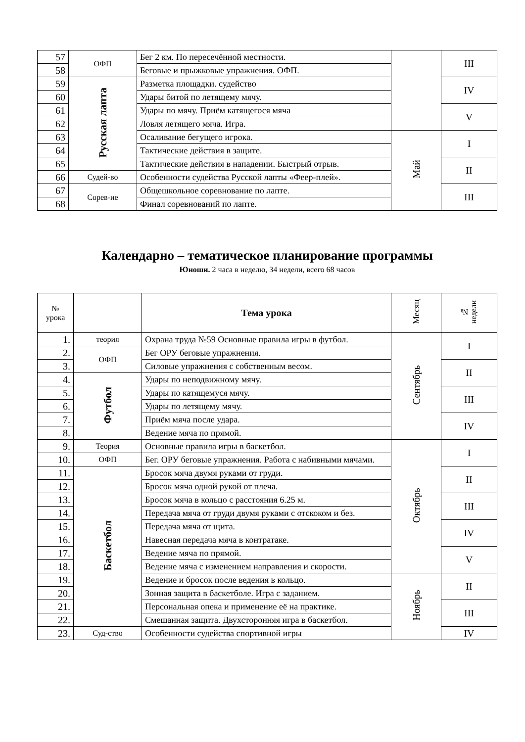| 57 | ОФП | Бег 2 км. По пересечённой местности. | | III |
| 58 | | Беговые и прыжковые упражнения. ОФП. | | |
| 59 | Русская лапта | Разметка площадки. судейство | | IV |
| 60 | | Удары битой по летящему мячу. | | |
| 61 | | Удары по мячу. Приём катящегося мяча | | V |
| 62 | | Ловля летящего мяча. Игра. | | |
| 63 | | Осаливание бегущего игрока. | Май | I |
| 64 | | Тактические действия в защите. | | |
| 65 | | Тактические действия в нападении. Быстрый отрыв. | | II |
| 66 | Судей-во | Особенности судейства Русской лапты «Феер-плей». | | |
| 67 | Сорев-ие | Общешкольное соревнование по лапте. | | III |
| 68 | | Финал соревнований по лапте. | | |
Календарно – тематическое планирование программы
Юноши. 2 часа в неделю, 34 недели, всего 68 часов
| № урока | | Тема урока | Месяц | № недели |
| --- | --- | --- | --- | --- |
| 1. | теория | Охрана труда №59 Основные правила игры в футбол. | Сентябрь | I |
| 2. | ОФП | Бег ОРУ беговые упражнения. | | |
| 3. | | Силовые упражнения с собственным весом. | | II |
| 4. | Футбол | Удары по неподвижному мячу. | | |
| 5. | | Удары по катящемуся мячу. | | III |
| 6. | | Удары по летящему мячу. | | |
| 7. | | Приём мяча после удара. | | IV |
| 8. | | Ведение мяча по прямой. | | |
| 9. | Теория | Основные правила игры в баскетбол. | Октябрь | I |
| 10. | ОФП | Бег. ОРУ беговые упражнения. Работа с набивными мячами. | | |
| 11. | Баскетбол | Бросок мяча двумя руками от груди. | | II |
| 12. | | Бросок мяча одной рукой от плеча. | | |
| 13. | | Бросок мяча в кольцо с расстояния 6.25 м. | | III |
| 14. | | Передача мяча от груди двумя руками с отскоком и без. | | |
| 15. | | Передача мяча от щита. | | IV |
| 16. | | Навесная передача мяча в контратаке. | | |
| 17. | | Ведение мяча по прямой. | | V |
| 18. | | Ведение мяча с изменением направления и скорости. | | |
| 19. | | Ведение и бросок после ведения в кольцо. | Ноябрь | II |
| 20. | | Зонная защита в баскетболе. Игра с заданием. | | |
| 21. | | Персональная опека и применение её на практике. | | III |
| 22. | | Смешанная защита. Двухсторонняя игра в баскетбол. | | |
| 23. | Суд-ство | Особенности судейства спортивной игры | | IV |